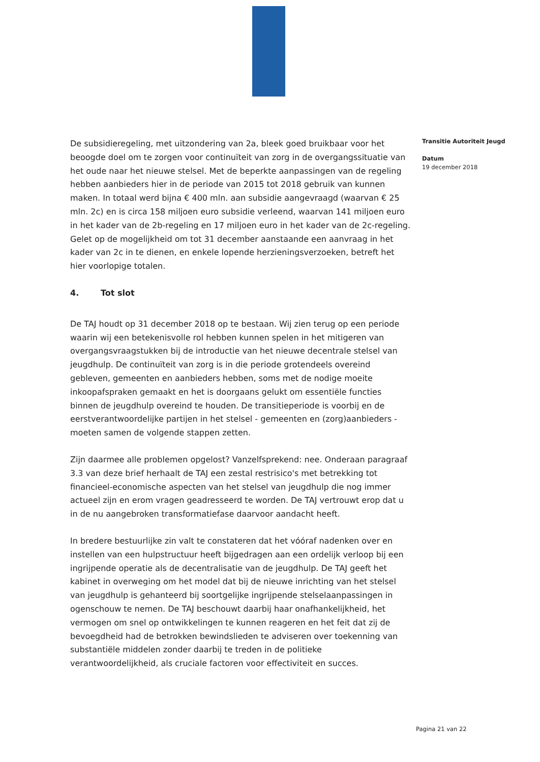De subsidieregeling, met uitzondering van 2a, bleek goed bruikbaar voor het beoogde doel om te zorgen voor continuïteit van zorg in de overgangssituatie van het oude naar het nieuwe stelsel. Met de beperkte aanpassingen van de regeling hebben aanbieders hier in de periode van 2015 tot 2018 gebruik van kunnen maken. In totaal werd bijna € 400 mln. aan subsidie aangevraagd (waarvan € 25 mln. 2c) en is circa 158 miljoen euro subsidie verleend, waarvan 141 miljoen euro in het kader van de 2b-regeling en 17 miljoen euro in het kader van de 2c-regeling. Gelet op de mogelijkheid om tot 31 december aanstaande een aanvraag in het kader van 2c in te dienen, en enkele lopende herzieningsverzoeken, betreft het hier voorlopige totalen.
4. Tot slot
De TAJ houdt op 31 december 2018 op te bestaan. Wij zien terug op een periode waarin wij een betekenisvolle rol hebben kunnen spelen in het mitigeren van overgangsvraagstukken bij de introductie van het nieuwe decentrale stelsel van jeugdhulp. De continuïteit van zorg is in die periode grotendeels overeind gebleven, gemeenten en aanbieders hebben, soms met de nodige moeite inkoopafspraken gemaakt en het is doorgaans gelukt om essentiële functies binnen de jeugdhulp overeind te houden. De transitieperiode is voorbij en de eerstverantwoordelijke partijen in het stelsel - gemeenten en (zorg)aanbieders - moeten samen de volgende stappen zetten.
Zijn daarmee alle problemen opgelost? Vanzelfsprekend: nee. Onderaan paragraaf 3.3 van deze brief herhaalt de TAJ een zestal restrisico's met betrekking tot financieel-economische aspecten van het stelsel van jeugdhulp die nog immer actueel zijn en erom vragen geadresseerd te worden. De TAJ vertrouwt erop dat u in de nu aangebroken transformatiefase daarvoor aandacht heeft.
In bredere bestuurlijke zin valt te constateren dat het vóóraf nadenken over en instellen van een hulpstructuur heeft bijgedragen aan een ordelijk verloop bij een ingrijpende operatie als de decentralisatie van de jeugdhulp. De TAJ geeft het kabinet in overweging om het model dat bij de nieuwe inrichting van het stelsel van jeugdhulp is gehanteerd bij soortgelijke ingrijpende stelselaanpassingen in ogenschouw te nemen. De TAJ beschouwt daarbij haar onafhankelijkheid, het vermogen om snel op ontwikkelingen te kunnen reageren en het feit dat zij de bevoegdheid had de betrokken bewindslieden te adviseren over toekenning van substantiële middelen zonder daarbij te treden in de politieke verantwoordelijkheid, als cruciale factoren voor effectiviteit en succes.
Transitie Autoriteit Jeugd
Datum
19 december 2018
Pagina 21 van 22